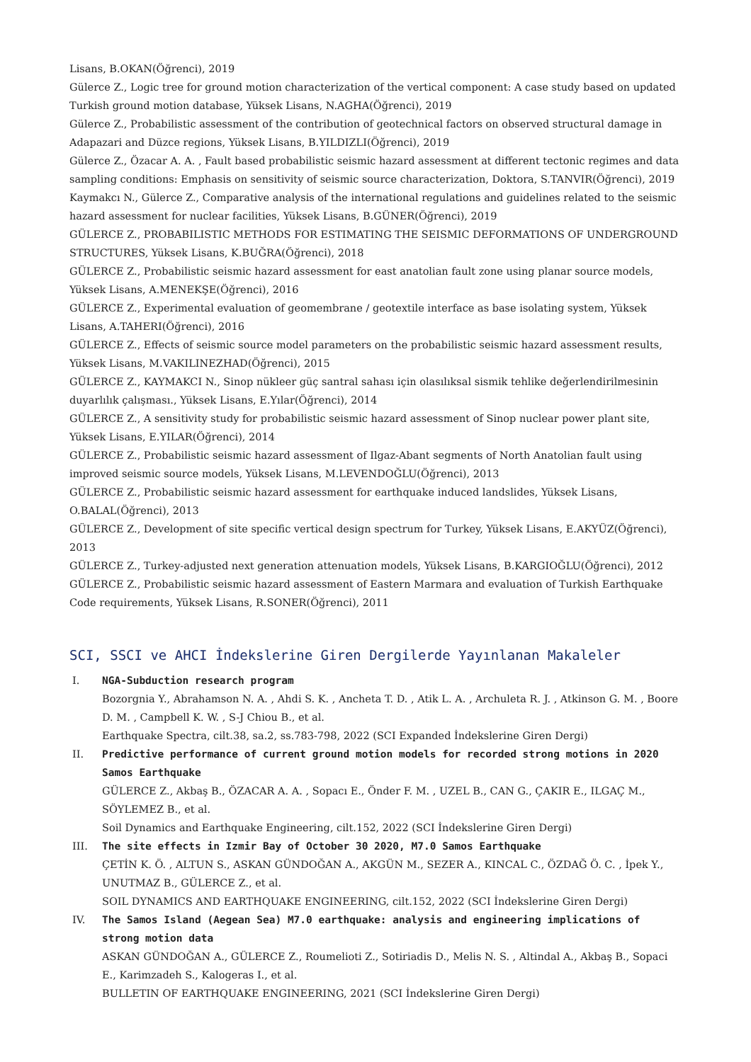Lisans, B.OKAN(Öğrenci), 2019
Gülerce Z., Logic tree for ground motion characterization of the vertical component: A case study based on updated Turkish ground motion database, Yüksek Lisans, N.AGHA(Öğrenci), 2019
Gülerce Z., Probabilistic assessment of the contribution of geotechnical factors on observed structural damage in Adapazari and Düzce regions, Yüksek Lisans, B.YILDIZLI(Öğrenci), 2019
Gülerce Z., Özacar A. A. , Fault based probabilistic seismic hazard assessment at different tectonic regimes and data sampling conditions: Emphasis on sensitivity of seismic source characterization, Doktora, S.TANVIR(Öğrenci), 2019
Kaymakcı N., Gülerce Z., Comparative analysis of the international regulations and guidelines related to the seismic hazard assessment for nuclear facilities, Yüksek Lisans, B.GÜNER(Öğrenci), 2019
GÜLERCE Z., PROBABILISTIC METHODS FOR ESTIMATING THE SEISMIC DEFORMATIONS OF UNDERGROUND STRUCTURES, Yüksek Lisans, K.BUĞRA(Öğrenci), 2018
GÜLERCE Z., Probabilistic seismic hazard assessment for east anatolian fault zone using planar source models, Yüksek Lisans, A.MENEKŞE(Öğrenci), 2016
GÜLERCE Z., Experimental evaluation of geomembrane / geotextile interface as base isolating system, Yüksek Lisans, A.TAHERI(Öğrenci), 2016
GÜLERCE Z., Effects of seismic source model parameters on the probabilistic seismic hazard assessment results, Yüksek Lisans, M.VAKILINEZHAD(Öğrenci), 2015
GÜLERCE Z., KAYMAKCI N., Sinop nükleer güç santral sahası için olasılıksal sismik tehlike değerlendirilmesinin duyarlılık çalışması., Yüksek Lisans, E.Yılar(Öğrenci), 2014
GÜLERCE Z., A sensitivity study for probabilistic seismic hazard assessment of Sinop nuclear power plant site, Yüksek Lisans, E.YILAR(Öğrenci), 2014
GÜLERCE Z., Probabilistic seismic hazard assessment of Ilgaz-Abant segments of North Anatolian fault using improved seismic source models, Yüksek Lisans, M.LEVENDOĞLU(Öğrenci), 2013
GÜLERCE Z., Probabilistic seismic hazard assessment for earthquake induced landslides, Yüksek Lisans, O.BALAL(Öğrenci), 2013
GÜLERCE Z., Development of site specific vertical design spectrum for Turkey, Yüksek Lisans, E.AKYÜZ(Öğrenci), 2013
GÜLERCE Z., Turkey-adjusted next generation attenuation models, Yüksek Lisans, B.KARGIOĞLU(Öğrenci), 2012
GÜLERCE Z., Probabilistic seismic hazard assessment of Eastern Marmara and evaluation of Turkish Earthquake Code requirements, Yüksek Lisans, R.SONER(Öğrenci), 2011
SCI, SSCI ve AHCI İndekslerine Giren Dergilerde Yayınlanan Makaleler
I. NGA-Subduction research program
Bozorgnia Y., Abrahamson N. A. , Ahdi S. K. , Ancheta T. D. , Atik L. A. , Archuleta R. J. , Atkinson G. M. , Boore D. M. , Campbell K. W. , S-J Chiou B., et al.
Earthquake Spectra, cilt.38, sa.2, ss.783-798, 2022 (SCI Expanded İndekslerine Giren Dergi)
II. Predictive performance of current ground motion models for recorded strong motions in 2020 Samos Earthquake
GÜLERCE Z., Akbaş B., ÖZACAR A. A. , Sopacı E., Önder F. M. , UZEL B., CAN G., ÇAKIR E., ILGAÇ M., SÖYLEMEZ B., et al.
Soil Dynamics and Earthquake Engineering, cilt.152, 2022 (SCI İndekslerine Giren Dergi)
III. The site effects in Izmir Bay of October 30 2020, M7.0 Samos Earthquake
ÇETİN K. Ö. , ALTUN S., ASKAN GÜNDOĞAN A., AKGÜN M., SEZER A., KINCAL C., ÖZDAĞ Ö. C. , İpek Y., UNUTMAZ B., GÜLERCE Z., et al.
SOIL DYNAMICS AND EARTHQUAKE ENGINEERING, cilt.152, 2022 (SCI İndekslerine Giren Dergi)
IV. The Samos Island (Aegean Sea) M7.0 earthquake: analysis and engineering implications of strong motion data
ASKAN GÜNDOĞAN A., GÜLERCE Z., Roumelioti Z., Sotiriadis D., Melis N. S. , Altindal A., Akbaş B., Sopaci E., Karimzadeh S., Kalogeras I., et al.
BULLETIN OF EARTHQUAKE ENGINEERING, 2021 (SCI İndekslerine Giren Dergi)